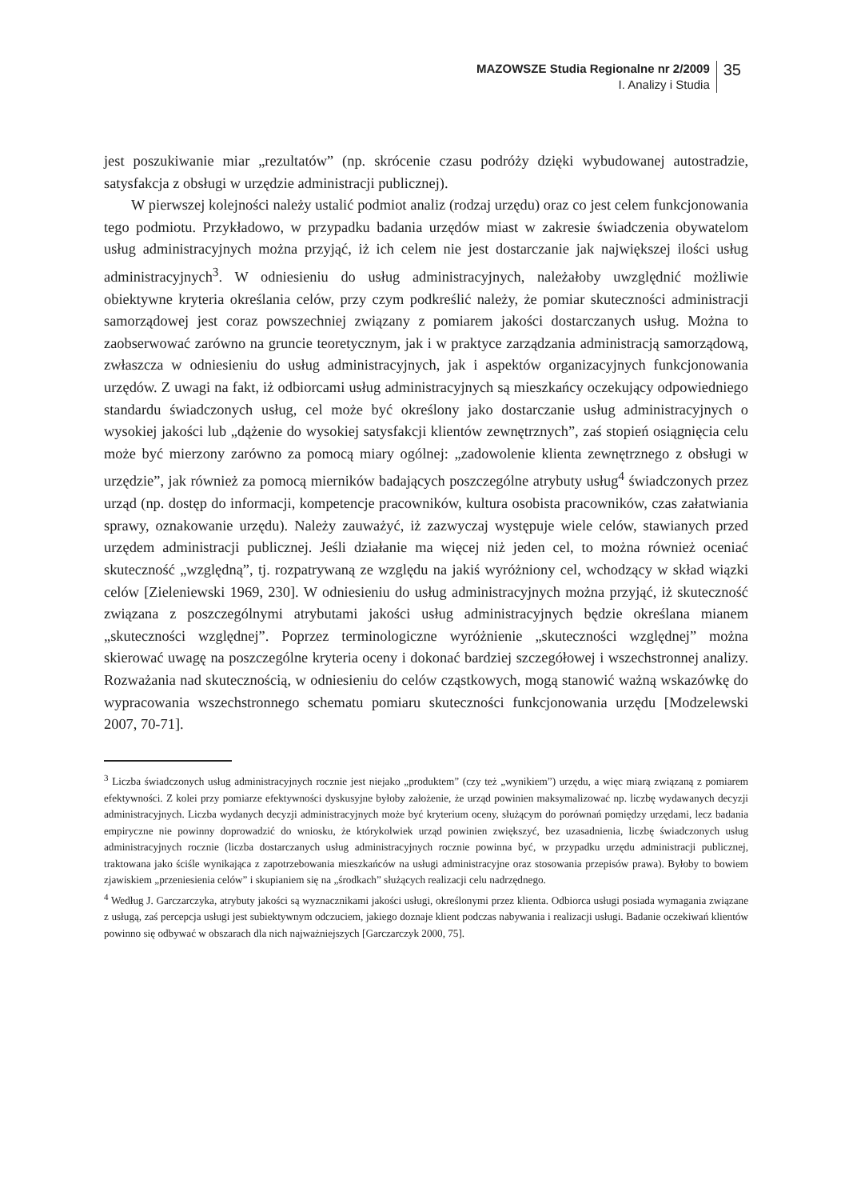MAZOWSZE Studia Regionalne nr 2/2009
I. Analizy i Studia
35
jest poszukiwanie miar „rezultatów” (np. skrócenie czasu podróży dzięki wybudowanej autostradzie, satysfakcja z obsługi w urzędzie administracji publicznej).
W pierwszej kolejności należy ustalić podmiot analiz (rodzaj urzędu) oraz co jest celem funkcjonowania tego podmiotu. Przykładowo, w przypadku badania urzędów miast w zakresie świadczenia obywatelom usług administracyjnych można przyjąć, iż ich celem nie jest dostarczanie jak największej ilości usług administracyjnych<sup>3</sup>. W odniesieniu do usług administracyjnych, należałoby uwzględnić możliwie obiektywne kryteria określania celów, przy czym podkreślić należy, że pomiar skuteczności administracji samorządowej jest coraz powszechniej związany z pomiarem jakości dostarczanych usług. Można to zaobserwować zarówno na gruncie teoretycznym, jak i w praktyce zarządzania administracją samorządową, zwłaszcza w odniesieniu do usług administracyjnych, jak i aspektów organizacyjnych funkcjonowania urzędów. Z uwagi na fakt, iż odbiorcami usług administracyjnych są mieszkańcy oczekujący odpowiedniego standardu świadczonych usług, cel może być określony jako dostarczanie usług administracyjnych o wysokiej jakości lub „dążenie do wysokiej satysfakcji klientów zewnętrznych”, zaś stopień osiągnięcia celu może być mierzony zarówno za pomocą miary ogólnej: „zadowolenie klienta zewnętrznego z obsługi w urzędzie”, jak również za pomocą mierników badających poszczególne atrybuty usług<sup>4</sup> świadczonych przez urząd (np. dostęp do informacji, kompetencje pracowników, kultura osobista pracowników, czas załatwiania sprawy, oznakowanie urzędu). Należy zauważyć, iż zazwyczaj występuje wiele celów, stawianych przed urzędem administracji publicznej. Jeśli działanie ma więcej niż jeden cel, to można również oceniać skuteczność „względną”, tj. rozpatrywaną ze względu na jakiś wyróżniony cel, wchodzący w skład wiązki celów [Zieleniewski 1969, 230]. W odniesieniu do usług administracyjnych można przyjąć, iż skuteczność związana z poszczególnymi atrybutami jakości usług administracyjnych będzie określana mianem „skuteczności względnej”. Poprzez terminologiczne wyróżnienie „skuteczności względnej” można skierować uwagę na poszczególne kryteria oceny i dokonać bardziej szczegółowej i wszechstronnej analizy. Rozważania nad skutecznością, w odniesieniu do celów cząstkowych, mogą stanowić ważną wskazówkę do wypracowania wszechstronnego schematu pomiaru skuteczności funkcjonowania urzędu [Modzelewski 2007, 70-71].
<sup>3</sup> Liczba świadczonych usług administracyjnych rocznie jest niejako „produktem” (czy też „wynikiem”) urzędu, a więc miarą związaną z pomiarem efektywności. Z kolei przy pomiarze efektywności dyskusyjne byłoby założenie, że urząd powinien maksymalizować np. liczbę wydawanych decyzji administracyjnych. Liczba wydanych decyzji administracyjnych może być kryterium oceny, służącym do porównań pomiędzy urzędami, lecz badania empiryczne nie powinny doprowadzić do wniosku, że którykolwiek urząd powinien zwiększyć, bez uzasadnienia, liczbę świadczonych usług administracyjnych rocznie (liczba dostarczanych usług administracyjnych rocznie powinna być, w przypadku urzędu administracji publicznej, traktowana jako ściśle wynikająca z zapotrzebowania mieszkańców na usługi administracyjne oraz stosowania przepisów prawa). Byłoby to bowiem zjawiskiem „przeniesienia celów” i skupianiem się na „środkach” służących realizacji celu nadrzędnego.
<sup>4</sup> Według J. Garczarczyka, atrybuty jakości są wyznacznikami jakości usługi, określonymi przez klienta. Odbiorca usługi posiada wymagania związane z usługą, zaś percepcja usługi jest subiektywnym odczuciem, jakiego doznaje klient podczas nabywania i realizacji usługi. Badanie oczekiwań klientów powinno się odbywać w obszarach dla nich najważniejszych [Garczarczyk 2000, 75].